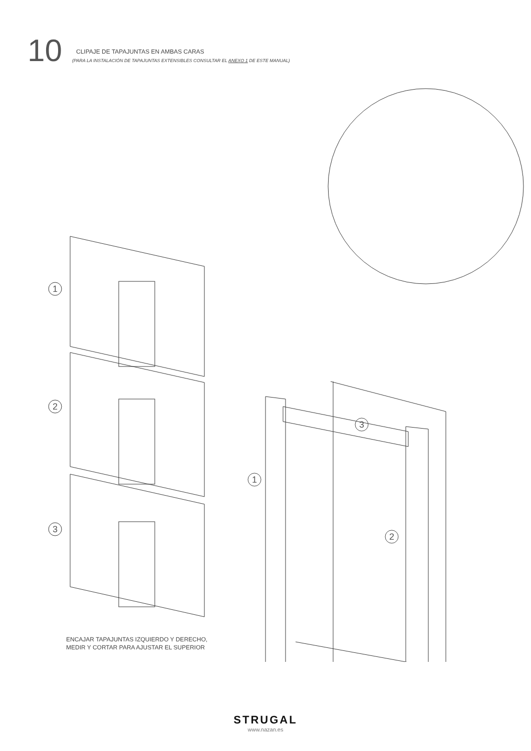10
CLIPAJE DE TAPAJUNTAS EN AMBAS CARAS
(PARA LA INSTALACIÓN DE TAPAJUNTAS EXTENSIBLES CONSULTAR EL ANEXO 1 DE ESTE MANUAL)
1
2
3
ENCAJAR TAPAJUNTAS IZQUIERDO Y DERECHO,
MEDIR Y CORTAR PARA AJUSTAR EL SUPERIOR
3
1
2
STRUGAL
www.nazan.es